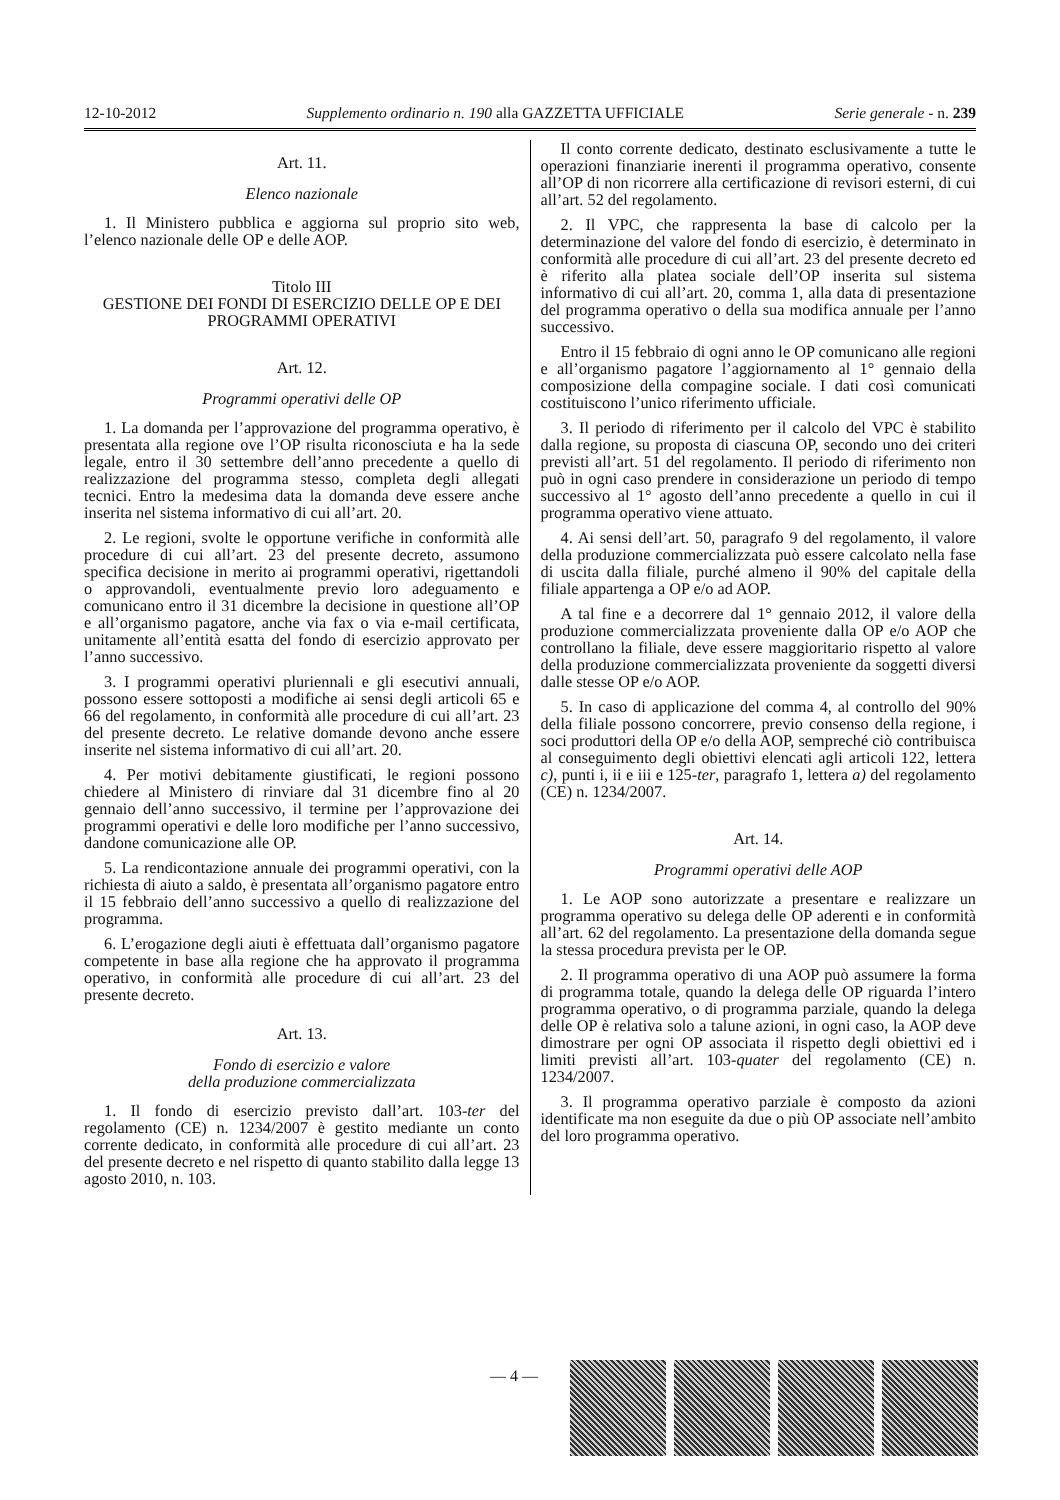12-10-2012 Supplemento ordinario n. 190 alla GAZZETTA UFFICIALE Serie generale - n. 239
Art. 11.
Elenco nazionale
1. Il Ministero pubblica e aggiorna sul proprio sito web, l’elenco nazionale delle OP e delle AOP.
Titolo III
GESTIONE DEI FONDI DI ESERCIZIO DELLE OP E DEI PROGRAMMI OPERATIVI
Art. 12.
Programmi operativi delle OP
1. La domanda per l’approvazione del programma operativo, è presentata alla regione ove l’OP risulta riconosciuta e ha la sede legale, entro il 30 settembre dell’anno precedente a quello di realizzazione del programma stesso, completa degli allegati tecnici. Entro la medesima data la domanda deve essere anche inserita nel sistema informativo di cui all’art. 20.
2. Le regioni, svolte le opportune verifiche in conformità alle procedure di cui all’art. 23 del presente decreto, assumono specifica decisione in merito ai programmi operativi, rigettandoli o approvandoli, eventualmente previo loro adeguamento e comunicano entro il 31 dicembre la decisione in questione all’OP e all’organismo pagatore, anche via fax o via e-mail certificata, unitamente all’entità esatta del fondo di esercizio approvato per l’anno successivo.
3. I programmi operativi pluriennali e gli esecutivi annuali, possono essere sottoposti a modifiche ai sensi degli articoli 65 e 66 del regolamento, in conformità alle procedure di cui all’art. 23 del presente decreto. Le relative domande devono anche essere inserite nel sistema informativo di cui all’art. 20.
4. Per motivi debitamente giustificati, le regioni possono chiedere al Ministero di rinviare dal 31 dicembre fino al 20 gennaio dell’anno successivo, il termine per l’approvazione dei programmi operativi e delle loro modifiche per l’anno successivo, dandone comunicazione alle OP.
5. La rendicontazione annuale dei programmi operativi, con la richiesta di aiuto a saldo, è presentata all’organismo pagatore entro il 15 febbraio dell’anno successivo a quello di realizzazione del programma.
6. L’erogazione degli aiuti è effettuata dall’organismo pagatore competente in base alla regione che ha approvato il programma operativo, in conformità alle procedure di cui all’art. 23 del presente decreto.
Art. 13.
Fondo di esercizio e valore
della produzione commercializzata
1. Il fondo di esercizio previsto dall’art. 103-ter del regolamento (CE) n. 1234/2007 è gestito mediante un conto corrente dedicato, in conformità alle procedure di cui all’art. 23 del presente decreto e nel rispetto di quanto stabilito dalla legge 13 agosto 2010, n. 103.
Il conto corrente dedicato, destinato esclusivamente a tutte le operazioni finanziarie inerenti il programma operativo, consente all’OP di non ricorrere alla certificazione di revisori esterni, di cui all’art. 52 del regolamento.
2. Il VPC, che rappresenta la base di calcolo per la determinazione del valore del fondo di esercizio, è determinato in conformità alle procedure di cui all’art. 23 del presente decreto ed è riferito alla platea sociale dell’OP inserita sul sistema informativo di cui all’art. 20, comma 1, alla data di presentazione del programma operativo o della sua modifica annuale per l’anno successivo.
Entro il 15 febbraio di ogni anno le OP comunicano alle regioni e all’organismo pagatore l’aggiornamento al 1° gennaio della composizione della compagine sociale. I dati così comunicati costituiscono l’unico riferimento ufficiale.
3. Il periodo di riferimento per il calcolo del VPC è stabilito dalla regione, su proposta di ciascuna OP, secondo uno dei criteri previsti all’art. 51 del regolamento. Il periodo di riferimento non può in ogni caso prendere in considerazione un periodo di tempo successivo al 1° agosto dell’anno precedente a quello in cui il programma operativo viene attuato.
4. Ai sensi dell’art. 50, paragrafo 9 del regolamento, il valore della produzione commercializzata può essere calcolato nella fase di uscita dalla filiale, purché almeno il 90% del capitale della filiale appartenga a OP e/o ad AOP.
A tal fine e a decorrere dal 1° gennaio 2012, il valore della produzione commercializzata proveniente dalla OP e/o AOP che controllano la filiale, deve essere maggioritario rispetto al valore della produzione commercializzata proveniente da soggetti diversi dalle stesse OP e/o AOP.
5. In caso di applicazione del comma 4, al controllo del 90% della filiale possono concorrere, previo consenso della regione, i soci produttori della OP e/o della AOP, sempreché ciò contribuisca al conseguimento degli obiettivi elencati agli articoli 122, lettera c), punti i, ii e iii e 125-ter, paragrafo 1, lettera a) del regolamento (CE) n. 1234/2007.
Art. 14.
Programmi operativi delle AOP
1. Le AOP sono autorizzate a presentare e realizzare un programma operativo su delega delle OP aderenti e in conformità all’art. 62 del regolamento. La presentazione della domanda segue la stessa procedura prevista per le OP.
2. Il programma operativo di una AOP può assumere la forma di programma totale, quando la delega delle OP riguarda l’intero programma operativo, o di programma parziale, quando la delega delle OP è relativa solo a talune azioni, in ogni caso, la AOP deve dimostrare per ogni OP associata il rispetto degli obiettivi ed i limiti previsti all’art. 103-quater del regolamento (CE) n. 1234/2007.
3. Il programma operativo parziale è composto da azioni identificate ma non eseguite da due o più OP associate nell’ambito del loro programma operativo.
— 4 —